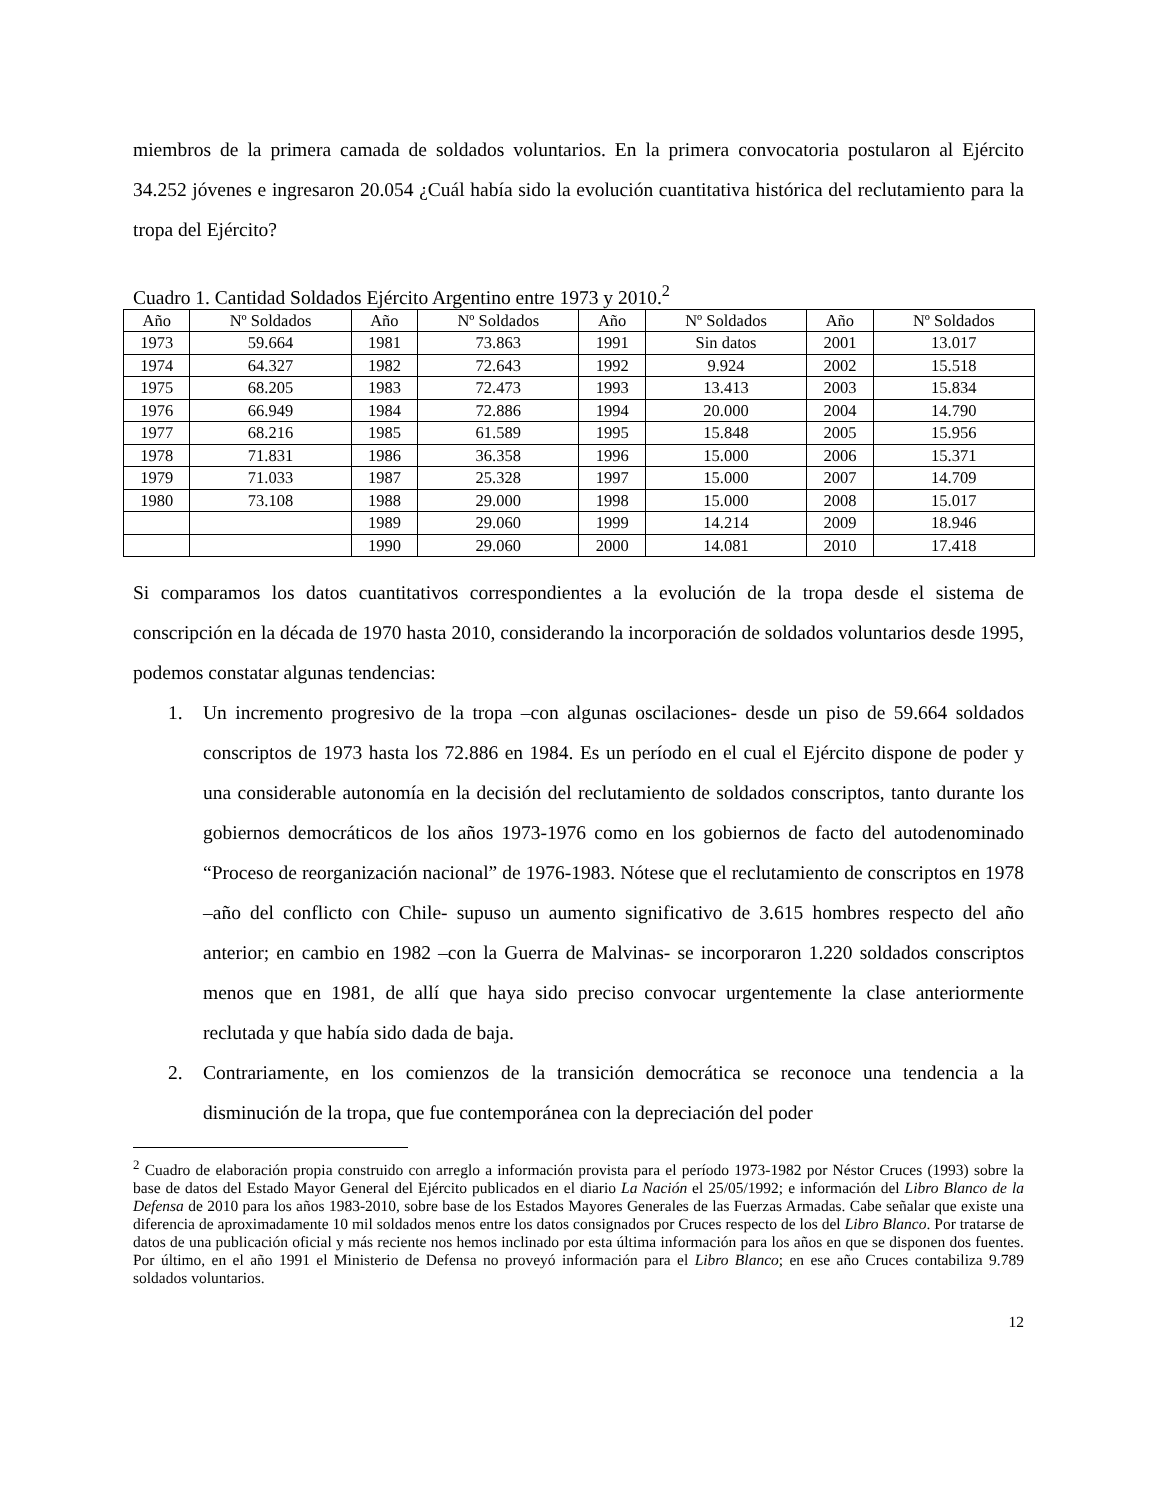miembros de la primera camada de soldados voluntarios. En la primera convocatoria postularon al Ejército 34.252 jóvenes e ingresaron 20.054 ¿Cuál había sido la evolución cuantitativa histórica del reclutamiento para la tropa del Ejército?
Cuadro 1. Cantidad Soldados Ejército Argentino entre 1973 y 2010.<sup>2</sup>
| Año | Nº Soldados | Año | Nº Soldados | Año | Nº Soldados | Año | Nº Soldados |
| --- | --- | --- | --- | --- | --- | --- | --- |
| 1973 | 59.664 | 1981 | 73.863 | 1991 | Sin datos | 2001 | 13.017 |
| 1974 | 64.327 | 1982 | 72.643 | 1992 | 9.924 | 2002 | 15.518 |
| 1975 | 68.205 | 1983 | 72.473 | 1993 | 13.413 | 2003 | 15.834 |
| 1976 | 66.949 | 1984 | 72.886 | 1994 | 20.000 | 2004 | 14.790 |
| 1977 | 68.216 | 1985 | 61.589 | 1995 | 15.848 | 2005 | 15.956 |
| 1978 | 71.831 | 1986 | 36.358 | 1996 | 15.000 | 2006 | 15.371 |
| 1979 | 71.033 | 1987 | 25.328 | 1997 | 15.000 | 2007 | 14.709 |
| 1980 | 73.108 | 1988 | 29.000 | 1998 | 15.000 | 2008 | 15.017 |
| | | 1989 | 29.060 | 1999 | 14.214 | 2009 | 18.946 |
| | | 1990 | 29.060 | 2000 | 14.081 | 2010 | 17.418 |
Si comparamos los datos cuantitativos correspondientes a la evolución de la tropa desde el sistema de conscripción en la década de 1970 hasta 2010, considerando la incorporación de soldados voluntarios desde 1995, podemos constatar algunas tendencias:
1. Un incremento progresivo de la tropa –con algunas oscilaciones- desde un piso de 59.664 soldados conscriptos de 1973 hasta los 72.886 en 1984. Es un período en el cual el Ejército dispone de poder y una considerable autonomía en la decisión del reclutamiento de soldados conscriptos, tanto durante los gobiernos democráticos de los años 1973-1976 como en los gobiernos de facto del autodenominado “Proceso de reorganización nacional” de 1976-1983. Nótese que el reclutamiento de conscriptos en 1978 –año del conflicto con Chile- supuso un aumento significativo de 3.615 hombres respecto del año anterior; en cambio en 1982 –con la Guerra de Malvinas- se incorporaron 1.220 soldados conscriptos menos que en 1981, de allí que haya sido preciso convocar urgentemente la clase anteriormente reclutada y que había sido dada de baja.
2. Contrariamente, en los comienzos de la transición democrática se reconoce una tendencia a la disminución de la tropa, que fue contemporánea con la depreciación del poder
<sup>2</sup> Cuadro de elaboración propia construido con arreglo a información provista para el período 1973-1982 por Néstor Cruces (1993) sobre la base de datos del Estado Mayor General del Ejército publicados en el diario La Nación el 25/05/1992; e información del Libro Blanco de la Defensa de 2010 para los años 1983-2010, sobre base de los Estados Mayores Generales de las Fuerzas Armadas. Cabe señalar que existe una diferencia de aproximadamente 10 mil soldados menos entre los datos consignados por Cruces respecto de los del Libro Blanco. Por tratarse de datos de una publicación oficial y más reciente nos hemos inclinado por esta última información para los años en que se disponen dos fuentes. Por último, en el año 1991 el Ministerio de Defensa no proveyó información para el Libro Blanco; en ese año Cruces contabiliza 9.789 soldados voluntarios.
12